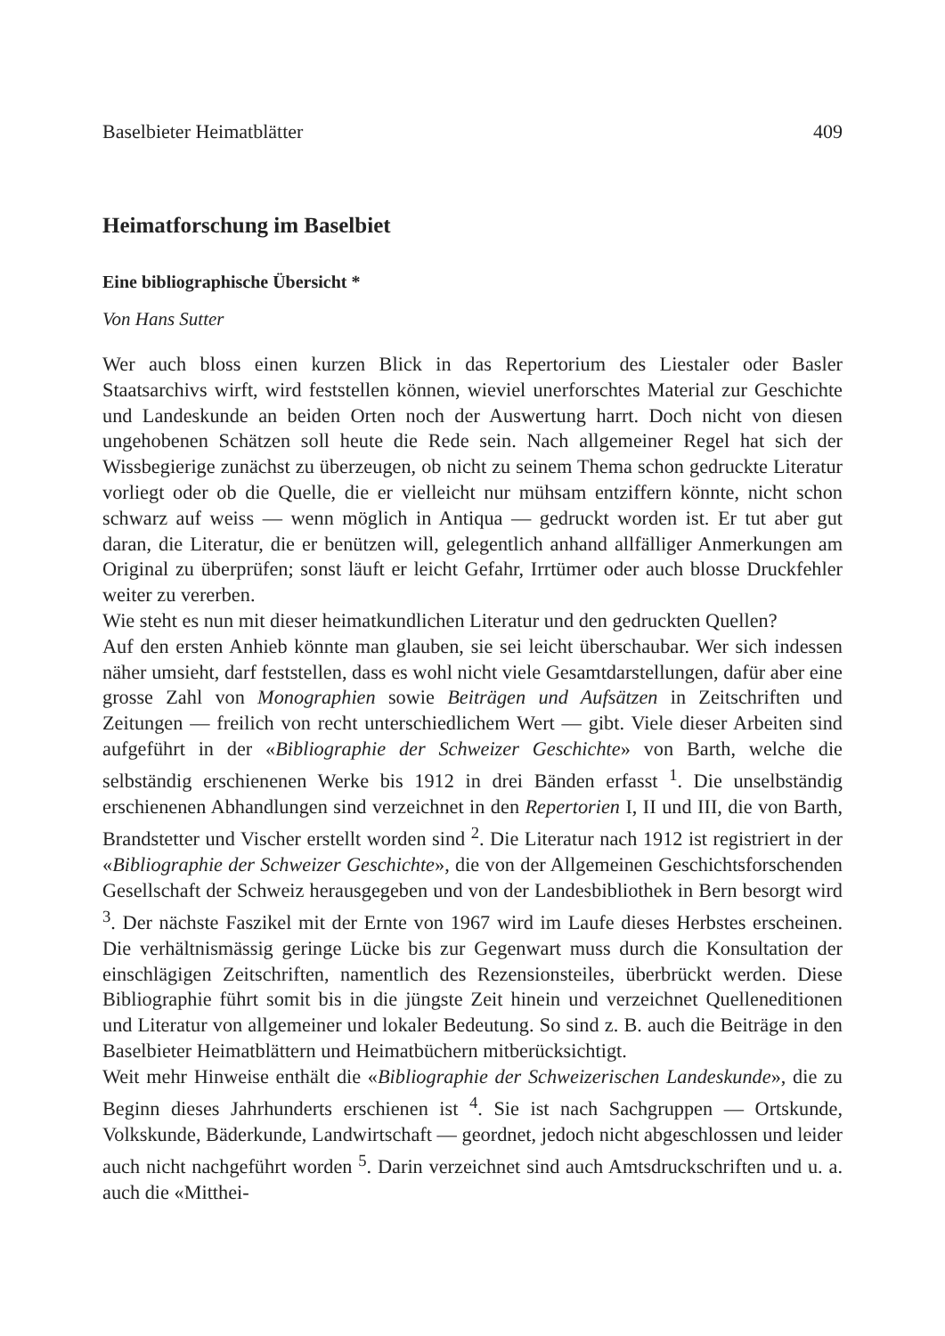Baselbieter Heimatblätter 409
Heimatforschung im Baselbiet
Eine bibliographische Übersicht *
Von Hans Sutter
Wer auch bloss einen kurzen Blick in das Repertorium des Liestaler oder Basler Staatsarchivs wirft, wird feststellen können, wieviel unerforschtes Material zur Geschichte und Landeskunde an beiden Orten noch der Auswertung harrt. Doch nicht von diesen ungehobenen Schätzen soll heute die Rede sein. Nach allgemeiner Regel hat sich der Wissbegierige zunächst zu überzeugen, ob nicht zu seinem Thema schon gedruckte Literatur vorliegt oder ob die Quelle, die er vielleicht nur mühsam entziffern könnte, nicht schon schwarz auf weiss — wenn möglich in Antiqua — gedruckt worden ist. Er tut aber gut daran, die Literatur, die er benützen will, gelegentlich anhand allfälliger Anmerkungen am Original zu überprüfen; sonst läuft er leicht Gefahr, Irrtümer oder auch blosse Druckfehler weiter zu vererben.
Wie steht es nun mit dieser heimatkundlichen Literatur und den gedruckten Quellen?
Auf den ersten Anhieb könnte man glauben, sie sei leicht überschaubar. Wer sich indessen näher umsieht, darf feststellen, dass es wohl nicht viele Gesamtdarstellungen, dafür aber eine grosse Zahl von Monographien sowie Beiträgen und Aufsätzen in Zeitschriften und Zeitungen — freilich von recht unterschiedlichem Wert — gibt. Viele dieser Arbeiten sind aufgeführt in der «Bibliographie der Schweizer Geschichte» von Barth, welche die selbständig erschienenen Werke bis 1912 in drei Bänden erfasst <sup>1</sup>. Die unselbständig erschienenen Abhandlungen sind verzeichnet in den Repertorien I, II und III, die von Barth, Brandstetter und Vischer erstellt worden sind <sup>2</sup>. Die Literatur nach 1912 ist registriert in der «Bibliographie der Schweizer Geschichte», die von der Allgemeinen Geschichtsforschenden Gesellschaft der Schweiz herausgegeben und von der Landesbibliothek in Bern besorgt wird <sup>3</sup>. Der nächste Faszikel mit der Ernte von 1967 wird im Laufe dieses Herbstes erscheinen. Die verhältnismässig geringe Lücke bis zur Gegenwart muss durch die Konsultation der einschlägigen Zeitschriften, namentlich des Rezensionsteiles, überbrückt werden. Diese Bibliographie führt somit bis in die jüngste Zeit hinein und verzeichnet Quelleneditionen und Literatur von allgemeiner und lokaler Bedeutung. So sind z. B. auch die Beiträge in den Baselbieter Heimatblättern und Heimatbüchern mitberücksichtigt.
Weit mehr Hinweise enthält die «Bibliographie der Schweizerischen Landeskunde», die zu Beginn dieses Jahrhunderts erschienen ist <sup>4</sup>. Sie ist nach Sachgruppen — Ortskunde, Volkskunde, Bäderkunde, Landwirtschaft — geordnet, jedoch nicht abgeschlossen und leider auch nicht nachgeführt worden <sup>5</sup>. Darin verzeichnet sind auch Amtsdruckschriften und u. a. auch die «Mitthei-